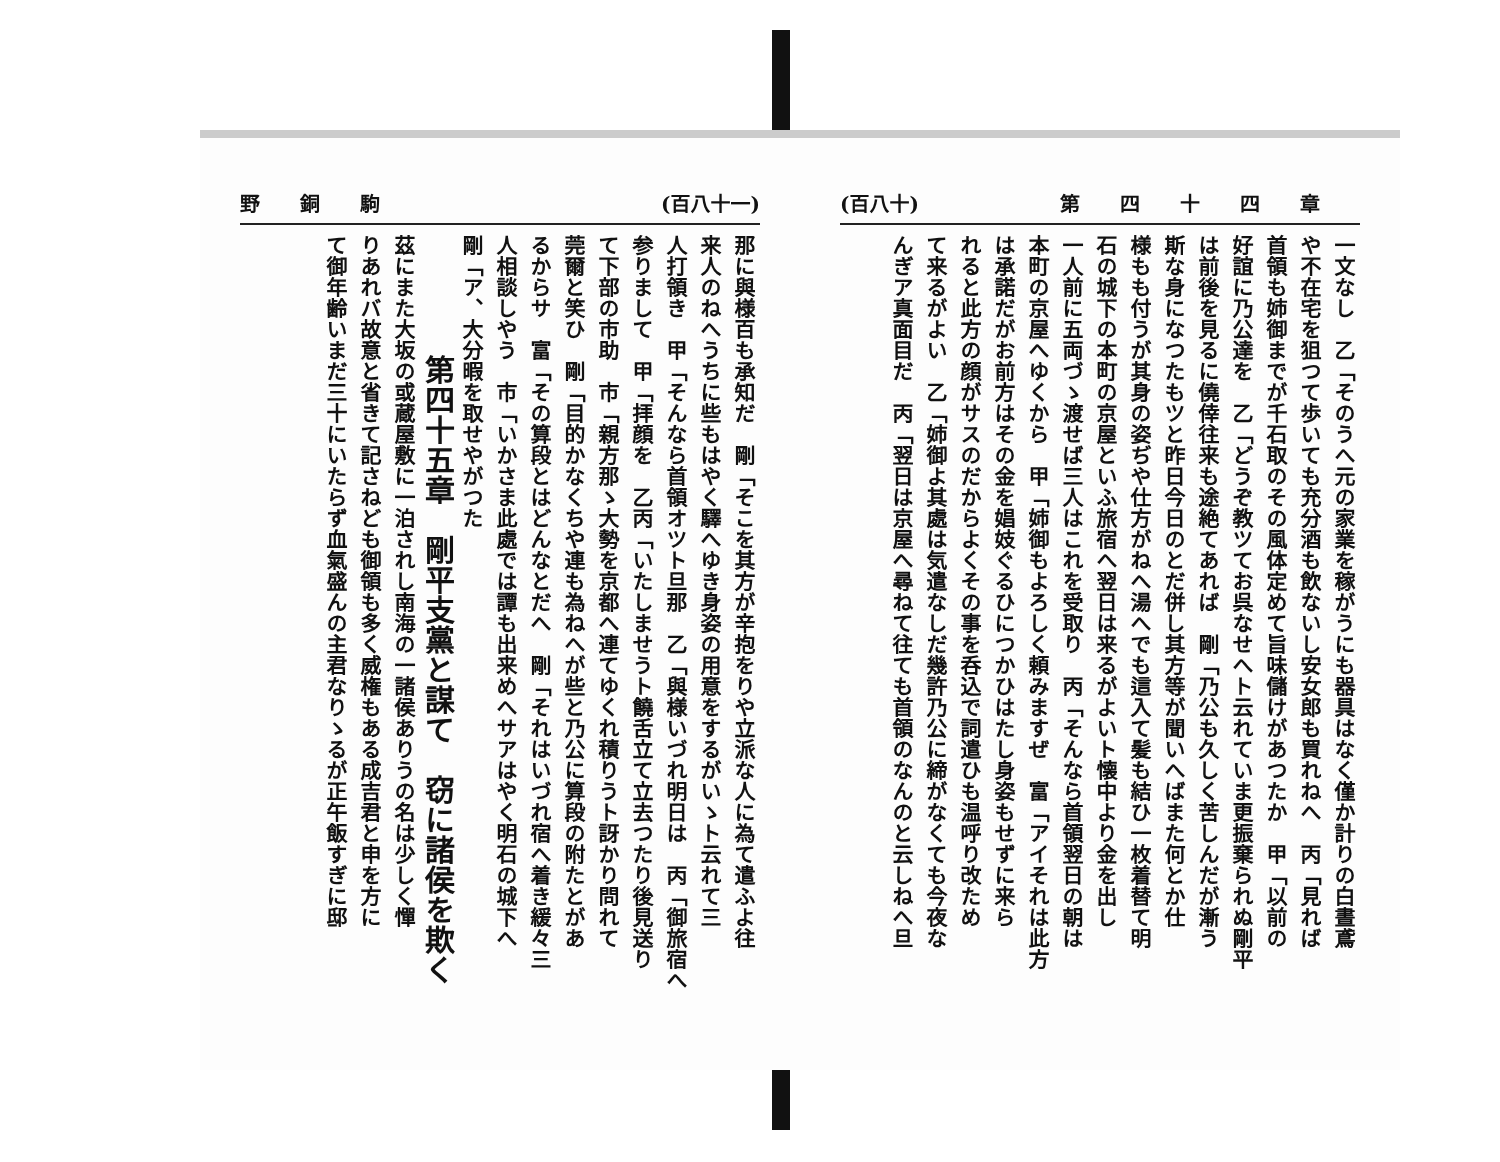(百八十) 第四十四章
一文なし　乙「そのうへ元の家業を稼がうにも器具はなく僅か計りの白晝鳶
や不在宅を狙つて歩いても充分酒も飲ないし安女郎も買れねへ　丙「見れば
首領も姉御までが千石取のその風体定めて旨味儲けがあつたか　甲「以前の
好誼に乃公達を　乙「どうぞ教ツてお呉なせへト云れていま更振棄られぬ剛平
は前後を見るに僥倖往来も途絶てあれば　剛「乃公も久しく苦しんだが漸う
斯な身になつたもツと昨日今日のとだ併し其方等が聞いへばまた何とか仕
様もも付うが其身の姿ぢや仕方がねへ湯へでも這入て髪も結ひ一枚着替て明
石の城下の本町の京屋といふ旅宿へ翌日は来るがよいト懐中より金を出し
一人前に五両づゝ渡せば三人はこれを受取り　丙「そんなら首領翌日の朝は
本町の京屋へゆくから　甲「姉御もよろしく頼みますぜ　富「アイそれは此方
は承諾だがお前方はその金を娼妓ぐるひにつかひはたし身姿もせずに来ら
れると此方の顔がサスのだからよくその事を呑込で詞遣ひも温呼り改ため
て来るがよい　乙「姉御よ其處は気遣なしだ幾許乃公に締がなくても今夜な
んぎア真面目だ　丙「翌日は京屋へ尋ねて往ても首領のなんのと云しねへ旦
野銅駒 (百八十一)
那に與様百も承知だ　剛「そこを其方が辛抱をりや立派な人に為て遣ふよ往
来人のねへうちに些もはやく驛へゆき身姿の用意をするがいゝト云れて三
人打領き　甲「そんなら首領オツト旦那　乙「與様いづれ明日は　丙「御旅宿へ
参りまして　甲「拝顔を　乙丙「いたしませうト饒舌立て立去つたり後見送り
て下部の市助　市「親方那ゝ大勢を京都へ連てゆくれ積りうト訝かり問れて
莞爾と笑ひ　剛「目的かなくちや連も為ねへが些と乃公に算段の附たとがあ
るからサ　富「その算段とはどんなとだへ　剛「それはいづれ宿へ着き緩々三
人相談しやう　市「いかさま此處では譚も出来めへサアはやく明石の城下へ
剛「ア、大分暇を取せやがつた
第四十五章　剛平支黨と謀て　窃に諸侯を欺く
茲にまた大坂の或蔵屋敷に一泊されし南海の一諸侯ありうの名は少しく憚
りあれバ故意と省きて記さねども御領も多く威権もある成吉君と申を方に
て御年齢いまだ三十にいたらず血氣盛んの主君なりゝるが正午飯すぎに邸